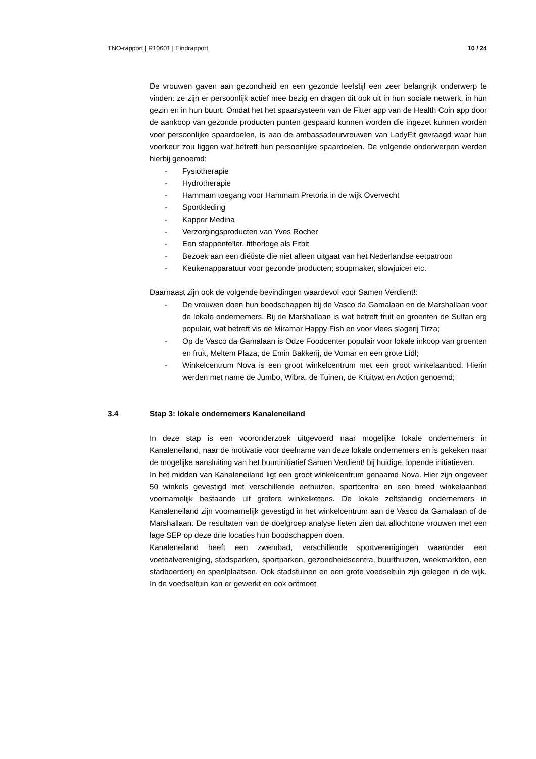TNO-rapport | R10601 | Eindrapport 10 / 24
De vrouwen gaven aan gezondheid en een gezonde leefstijl een zeer belangrijk onderwerp te vinden: ze zijn er persoonlijk actief mee bezig en dragen dit ook uit in hun sociale netwerk, in hun gezin en in hun buurt. Omdat het het spaarsysteem van de Fitter app van de Health Coin app door de aankoop van gezonde producten punten gespaard kunnen worden die ingezet kunnen worden voor persoonlijke spaardoelen, is aan de ambassadeurvrouwen van LadyFit gevraagd waar hun voorkeur zou liggen wat betreft hun persoonlijke spaardoelen. De volgende onderwerpen werden hierbij genoemd:
- Fysiotherapie
- Hydrotherapie
- Hammam toegang voor Hammam Pretoria in de wijk Overvecht
- Sportkleding
- Kapper Medina
- Verzorgingsproducten van Yves Rocher
- Een stappenteller, fithorloge als Fitbit
- Bezoek aan een diëtiste die niet alleen uitgaat van het Nederlandse eetpatroon
- Keukenapparatuur voor gezonde producten; soupmaker, slowjuicer etc.
Daarnaast zijn ook de volgende bevindingen waardevol voor Samen Verdient!:
- De vrouwen doen hun boodschappen bij de Vasco da Gamalaan en de Marshallaan voor de lokale ondernemers. Bij de Marshallaan is wat betreft fruit en groenten de Sultan erg populair, wat betreft vis de Miramar Happy Fish en voor vlees slagerij Tirza;
- Op de Vasco da Gamalaan is Odze Foodcenter populair voor lokale inkoop van groenten en fruit, Meltem Plaza, de Emin Bakkerij, de Vomar en een grote Lidl;
- Winkelcentrum Nova is een groot winkelcentrum met een groot winkelaanbod. Hierin werden met name de Jumbo, Wibra, de Tuinen, de Kruitvat en Action genoemd;
3.4 Stap 3: lokale ondernemers Kanaleneiland
In deze stap is een vooronderzoek uitgevoerd naar mogelijke lokale ondernemers in Kanaleneiland, naar de motivatie voor deelname van deze lokale ondernemers en is gekeken naar de mogelijke aansluiting van het buurtinitiatief Samen Verdient! bij huidige, lopende initiatieven.
In het midden van Kanaleneiland ligt een groot winkelcentrum genaamd Nova. Hier zijn ongeveer 50 winkels gevestigd met verschillende eethuizen, sportcentra en een breed winkelaanbod voornamelijk bestaande uit grotere winkelketens. De lokale zelfstandig ondernemers in Kanaleneiland zijn voornamelijk gevestigd in het winkelcentrum aan de Vasco da Gamalaan of de Marshallaan. De resultaten van de doelgroep analyse lieten zien dat allochtone vrouwen met een lage SEP op deze drie locaties hun boodschappen doen.
Kanaleneiland heeft een zwembad, verschillende sportverenigingen waaronder een voetbalvereniging, stadsparken, sportparken, gezondheidscentra, buurthuizen, weekmarkten, een stadboerderij en speelplaatsen. Ook stadstuinen en een grote voedseltuin zijn gelegen in de wijk. In de voedseltuin kan er gewerkt en ook ontmoet